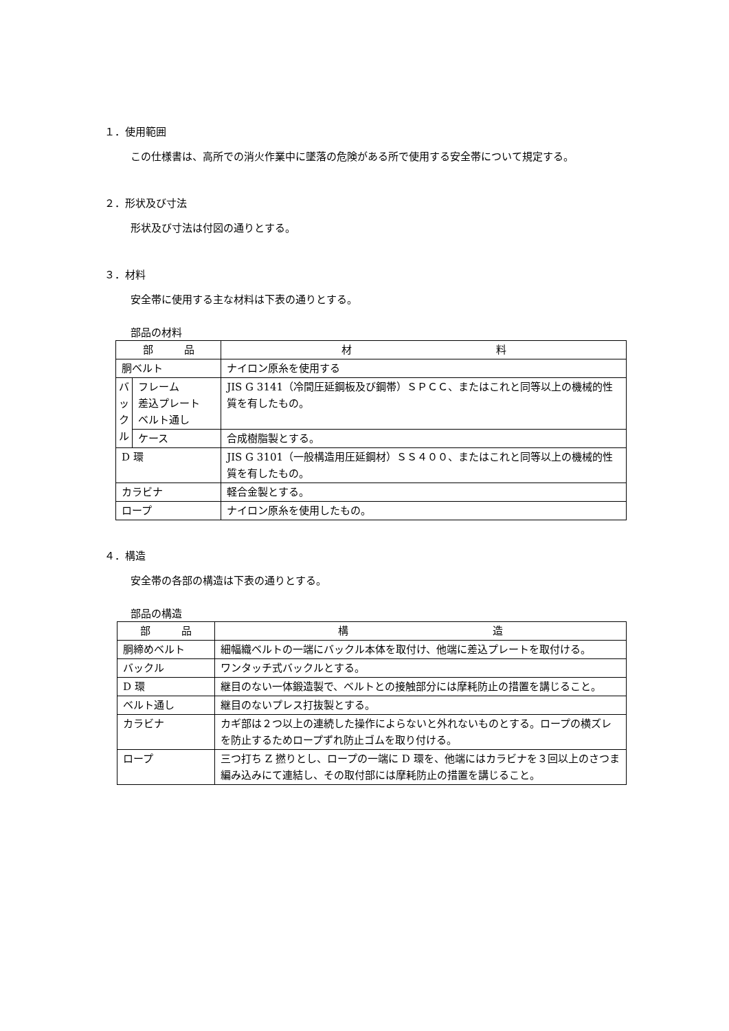１．使用範囲
この仕様書は、高所での消火作業中に墜落の危険がある所で使用する安全帯について規定する。
２．形状及び寸法
形状及び寸法は付図の通りとする。
３．材料
安全帯に使用する主な材料は下表の通りとする。
部品の材料
| 部 品 | | 材 料 |
| --- | --- | --- |
| 胴ベルト | | ナイロン原糸を使用する |
| バ ッ ク ル | フレーム 差込プレート ベルト通し | JIS G 3141（冷間圧延鋼板及び鋼帯）ＳＰＣＣ、またはこれと同等以上の機械的性質を有したもの。 |
| | ケース | 合成樹脂製とする。 |
| D 環 | | JIS G 3101（一般構造用圧延鋼材）ＳＳ４００、またはこれと同等以上の機械的性質を有したもの。 |
| カラビナ | | 軽合金製とする。 |
| ロープ | | ナイロン原糸を使用したもの。 |
４．構造
安全帯の各部の構造は下表の通りとする。
部品の構造
| 部 品 | 構 造 |
| --- | --- |
| 胴締めベルト | 細幅織ベルトの一端にバックル本体を取付け、他端に差込プレートを取付ける。 |
| バックル | ワンタッチ式バックルとする。 |
| D 環 | 継目のない一体鍛造製で、ベルトとの接触部分には摩耗防止の措置を講じること。 |
| ベルト通し | 継目のないプレス打抜製とする。 |
| カラビナ | カギ部は２つ以上の連続した操作によらないと外れないものとする。ロープの横ズレを防止するためロープずれ防止ゴムを取り付ける。 |
| ロープ | 三つ打ち Z 撚りとし、ロープの一端に D 環を、他端にはカラビナを３回以上のさつま編み込みにて連結し、その取付部には摩耗防止の措置を講じること。 |